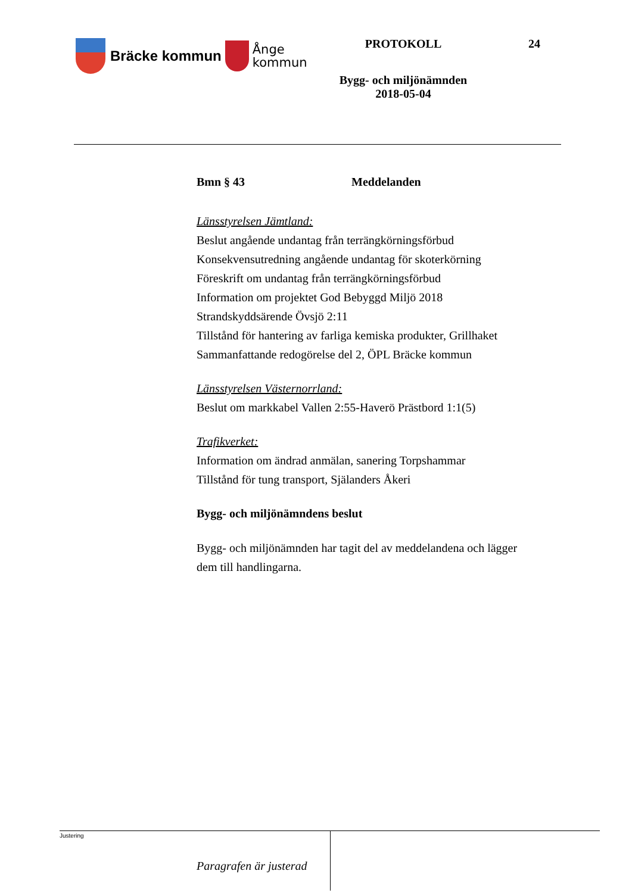Bräcke kommun
Ånge
kommun
PROTOKOLL
Bygg- och miljönämnden
2018-05-04
24
Bmn § 43 Meddelanden
Länsstyrelsen Jämtland:
Beslut angående undantag från terrängkörningsförbud
Konsekvensutredning angående undantag för skoterkörning
Föreskrift om undantag från terrängkörningsförbud
Information om projektet God Bebyggd Miljö 2018
Strandskyddsärende Övsjö 2:11
Tillstånd för hantering av farliga kemiska produkter, Grillhaket
Sammanfattande redogörelse del 2, ÖPL Bräcke kommun
Länsstyrelsen Västernorrland:
Beslut om markkabel Vallen 2:55-Haverö Prästbord 1:1(5)
Trafikverket:
Information om ändrad anmälan, sanering Torpshammar
Tillstånd för tung transport, Själanders Åkeri
Bygg- och miljönämndens beslut
Bygg- och miljönämnden har tagit del av meddelandena och lägger
dem till handlingarna.
Paragrafen är justerad
Justering